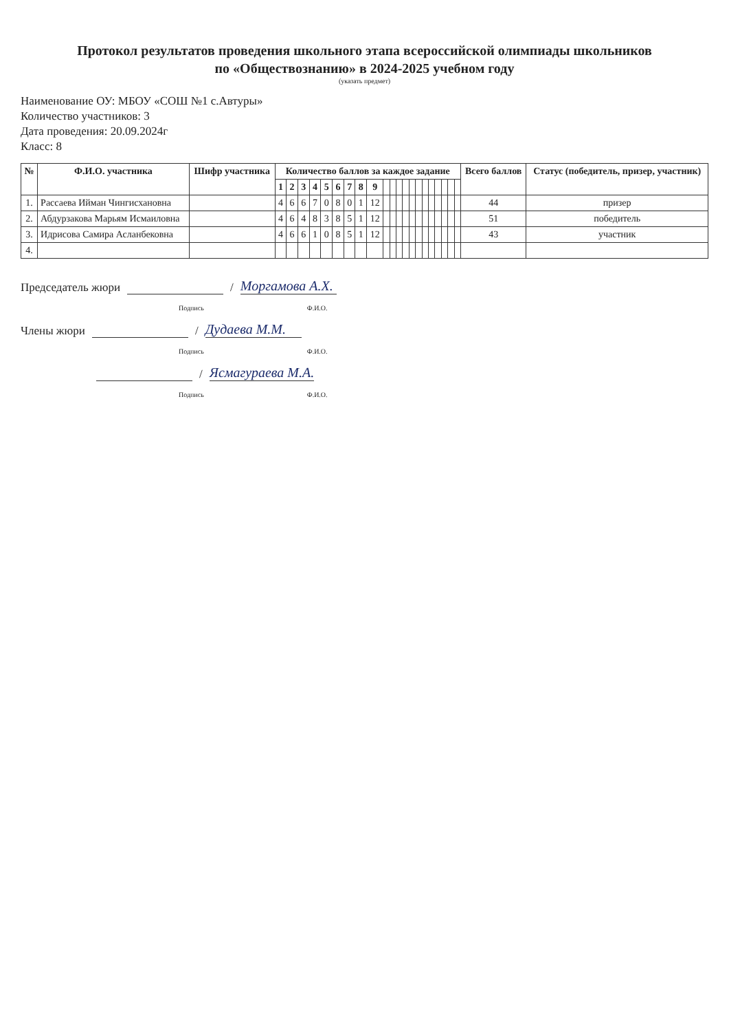Протокол результатов проведения школьного этапа всероссийской олимпиады школьников
по «Обществознанию» в 2024-2025 учебном году
(указать предмет)
Наименование ОУ: МБОУ «СОШ №1 с.Автуры»
Количество участников: 3
Дата проведения: 20.09.2024г
Класс: 8
| № | Ф.И.О. участника | Шифр участника | Количество баллов за каждое задание | | | | | | | | | | | | | | | | | | | | | Всего баллов | Статус (победитель, призер, участник) |
| --- | --- | --- | --- | --- | --- | --- | --- | --- | --- | --- | --- | --- | --- | --- | --- | --- | --- | --- | --- | --- | --- | --- | --- | --- | --- |
| | | | 1 | 2 | 3 | 4 | 5 | 6 | 7 | 8 | 9 | | | | | | | | | | | | | | |
| 1. | Рассаева Ийман Чингисхановна | | 4 | 6 | 6 | 7 | 0 | 8 | 0 | 1 | 12 | | | | | | | | | | | | | 44 | призер |
| 2. | Абдурзакова Марьям Исмаиловна | | 4 | 6 | 4 | 8 | 3 | 8 | 5 | 1 | 12 | | | | | | | | | | | | | 51 | победитель |
| 3. | Идрисова Самира Асланбековна | | 4 | 6 | 6 | 1 | 0 | 8 | 5 | 1 | 12 | | | | | | | | | | | | | 43 | участник |
| 4. | | | | | | | | | | | | | | | | | | | | | | | | | |
Председатель жюри / Моргамова А.Х.
Подпись Ф.И.О.
Члены жюри / Дудаева М.М.
Подпись Ф.И.О.
/ Ясмагураева М.А.
Подпись Ф.И.О.